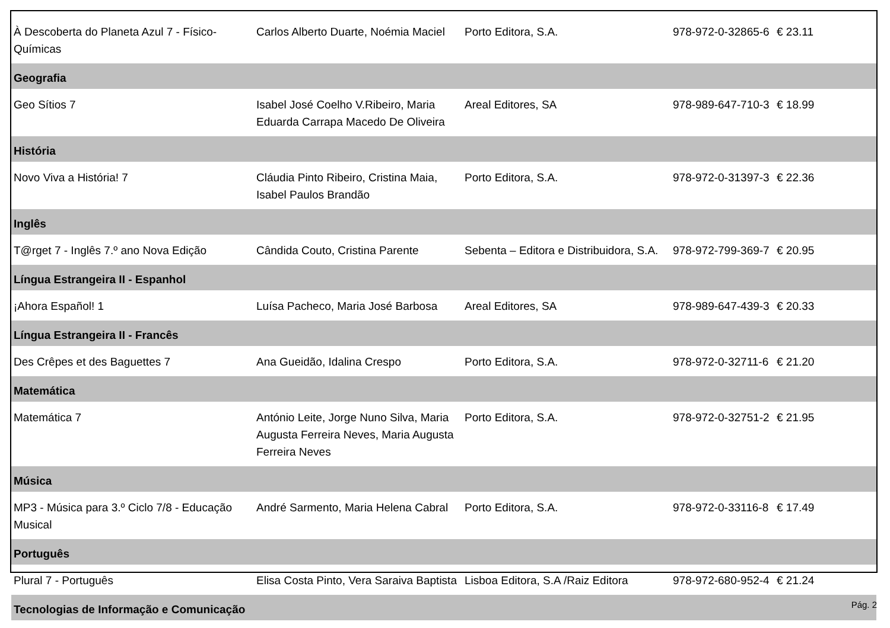| À Descoberta do Planeta Azul 7 - Físico-Químicas | Carlos Alberto Duarte, Noémia Maciel | Porto Editora, S.A. | 978-972-0-32865-6 | € 23.11 |
| Geografia | | | | |
| Geo Sítios 7 | Isabel José Coelho V.Ribeiro, Maria Eduarda Carrapa Macedo De Oliveira | Areal Editores, SA | 978-989-647-710-3 | € 18.99 |
| História | | | | |
| Novo Viva a História! 7 | Cláudia Pinto Ribeiro, Cristina Maia, Isabel Paulos Brandão | Porto Editora, S.A. | 978-972-0-31397-3 | € 22.36 |
| Inglês | | | | |
| T@rget 7 - Inglês 7.º ano Nova Edição | Cândida Couto, Cristina Parente | Sebenta – Editora e Distribuidora, S.A. | 978-972-799-369-7 | € 20.95 |
| Língua Estrangeira II - Espanhol | | | | |
| ¡Ahora Español! 1 | Luísa Pacheco, Maria José Barbosa | Areal Editores, SA | 978-989-647-439-3 | € 20.33 |
| Língua Estrangeira II - Francês | | | | |
| Des Crêpes et des Baguettes 7 | Ana Gueidão, Idalina Crespo | Porto Editora, S.A. | 978-972-0-32711-6 | € 21.20 |
| Matemática | | | | |
| Matemática 7 | António Leite, Jorge Nuno Silva, Maria Augusta Ferreira Neves, Maria Augusta Ferreira Neves | Porto Editora, S.A. | 978-972-0-32751-2 | € 21.95 |
| Música | | | | |
| MP3 - Música para 3.º Ciclo 7/8 - Educação Musical | André Sarmento, Maria Helena Cabral | Porto Editora, S.A. | 978-972-0-33116-8 | € 17.49 |
| Português | | | | |
| Plural 7 - Português | Elisa Costa Pinto, Vera Saraiva Baptista | Lisboa Editora, S.A /Raiz Editora | 978-972-680-952-4 | € 21.24 |
| Tecnologias de Informação e Comunicação | | | | |
Pág. 2